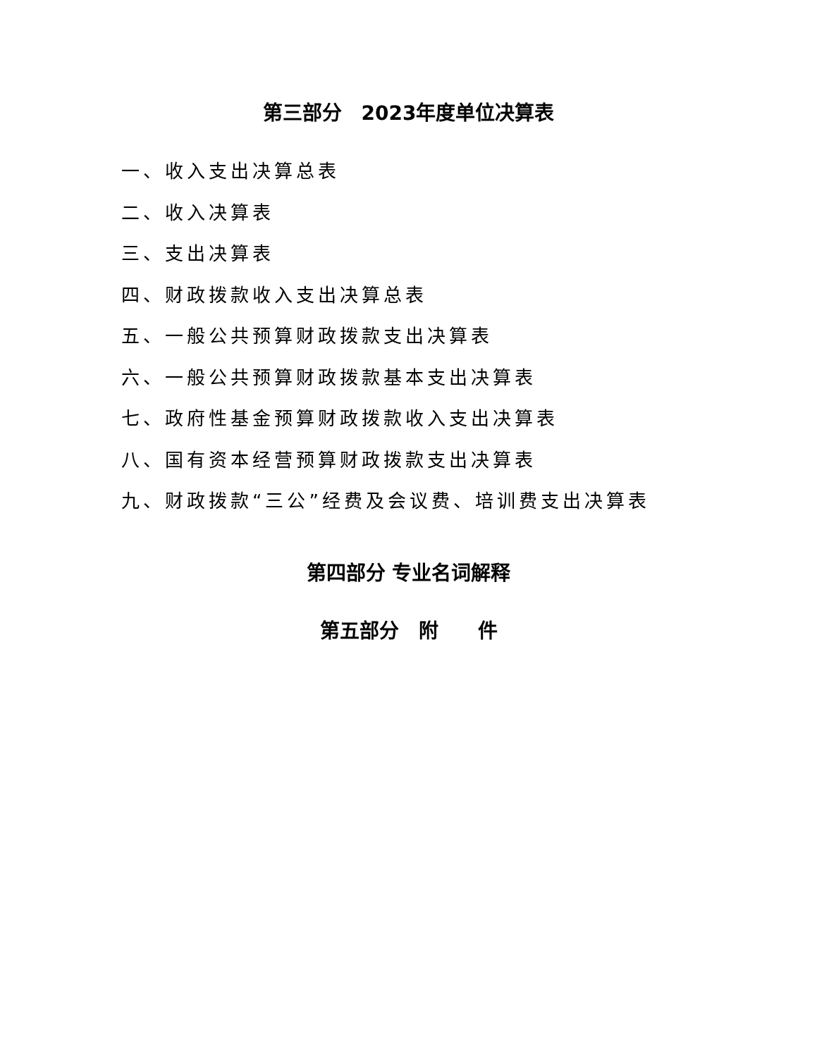第三部分　2023年度单位决算表
一、收入支出决算总表
二、收入决算表
三、支出决算表
四、财政拨款收入支出决算总表
五、一般公共预算财政拨款支出决算表
六、一般公共预算财政拨款基本支出决算表
七、政府性基金预算财政拨款收入支出决算表
八、国有资本经营预算财政拨款支出决算表
九、财政拨款“三公”经费及会议费、培训费支出决算表
第四部分 专业名词解释
第五部分　附　　件